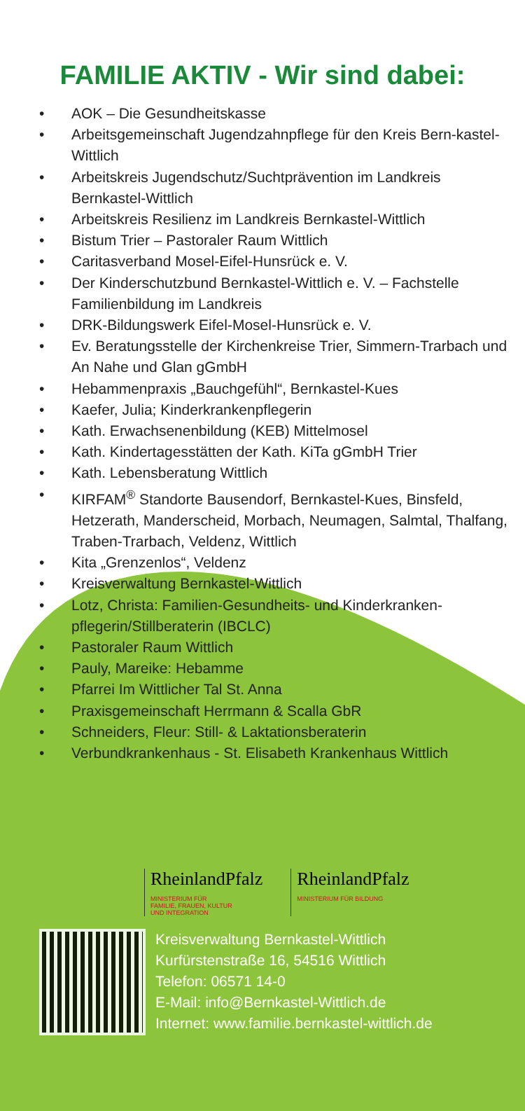FAMILIE AKTIV - Wir sind dabei:
• AOK – Die Gesundheitskasse
• Arbeitsgemeinschaft Jugendzahnpflege für den Kreis Bern-kastel-Wittlich
• Arbeitskreis Jugendschutz/Suchtprävention im Landkreis Bernkastel-Wittlich
• Arbeitskreis Resilienz im Landkreis Bernkastel-Wittlich
• Bistum Trier – Pastoraler Raum Wittlich
• Caritasverband Mosel-Eifel-Hunsrück e. V.
• Der Kinderschutzbund Bernkastel-Wittlich e. V. – Fachstelle Familienbildung im Landkreis
• DRK-Bildungswerk Eifel-Mosel-Hunsrück e. V.
• Ev. Beratungsstelle der Kirchenkreise Trier, Simmern-Trarbach und An Nahe und Glan gGmbH
• Hebammenpraxis „Bauchgefühl“, Bernkastel-Kues
• Kaefer, Julia; Kinderkrankenpflegerin
• Kath. Erwachsenenbildung (KEB) Mittelmosel
• Kath. Kindertagesstätten der Kath. KiTa gGmbH Trier
• Kath. Lebensberatung Wittlich
• KIRFAM<sup>®</sup> Standorte Bausendorf, Bernkastel-Kues, Binsfeld, Hetzerath, Manderscheid, Morbach, Neumagen, Salmtal, Thalfang, Traben-Trarbach, Veldenz, Wittlich
• Kita „Grenzenlos“, Veldenz
• Kreisverwaltung Bernkastel-Wittlich
• Lotz, Christa: Familien-Gesundheits- und Kinderkranken-pflegerin/Stillberaterin (IBCLC)
• Pastoraler Raum Wittlich
• Pauly, Mareike: Hebamme
• Pfarrei Im Wittlicher Tal St. Anna
• Praxisgemeinschaft Herrmann & Scalla GbR
• Schneiders, Fleur: Still- & Laktationsberaterin
• Verbundkrankenhaus - St. Elisabeth Krankenhaus Wittlich
RheinlandPfalz
MINISTERIUM FÜR
FAMILIE, FRAUEN, KULTUR
UND INTEGRATION
RheinlandPfalz
MINISTERIUM FÜR BILDUNG
Kreisverwaltung Bernkastel-Wittlich
Kurfürstenstraße 16, 54516 Wittlich
Telefon: 06571 14-0
E-Mail: info@Bernkastel-Wittlich.de
Internet: www.familie.bernkastel-wittlich.de